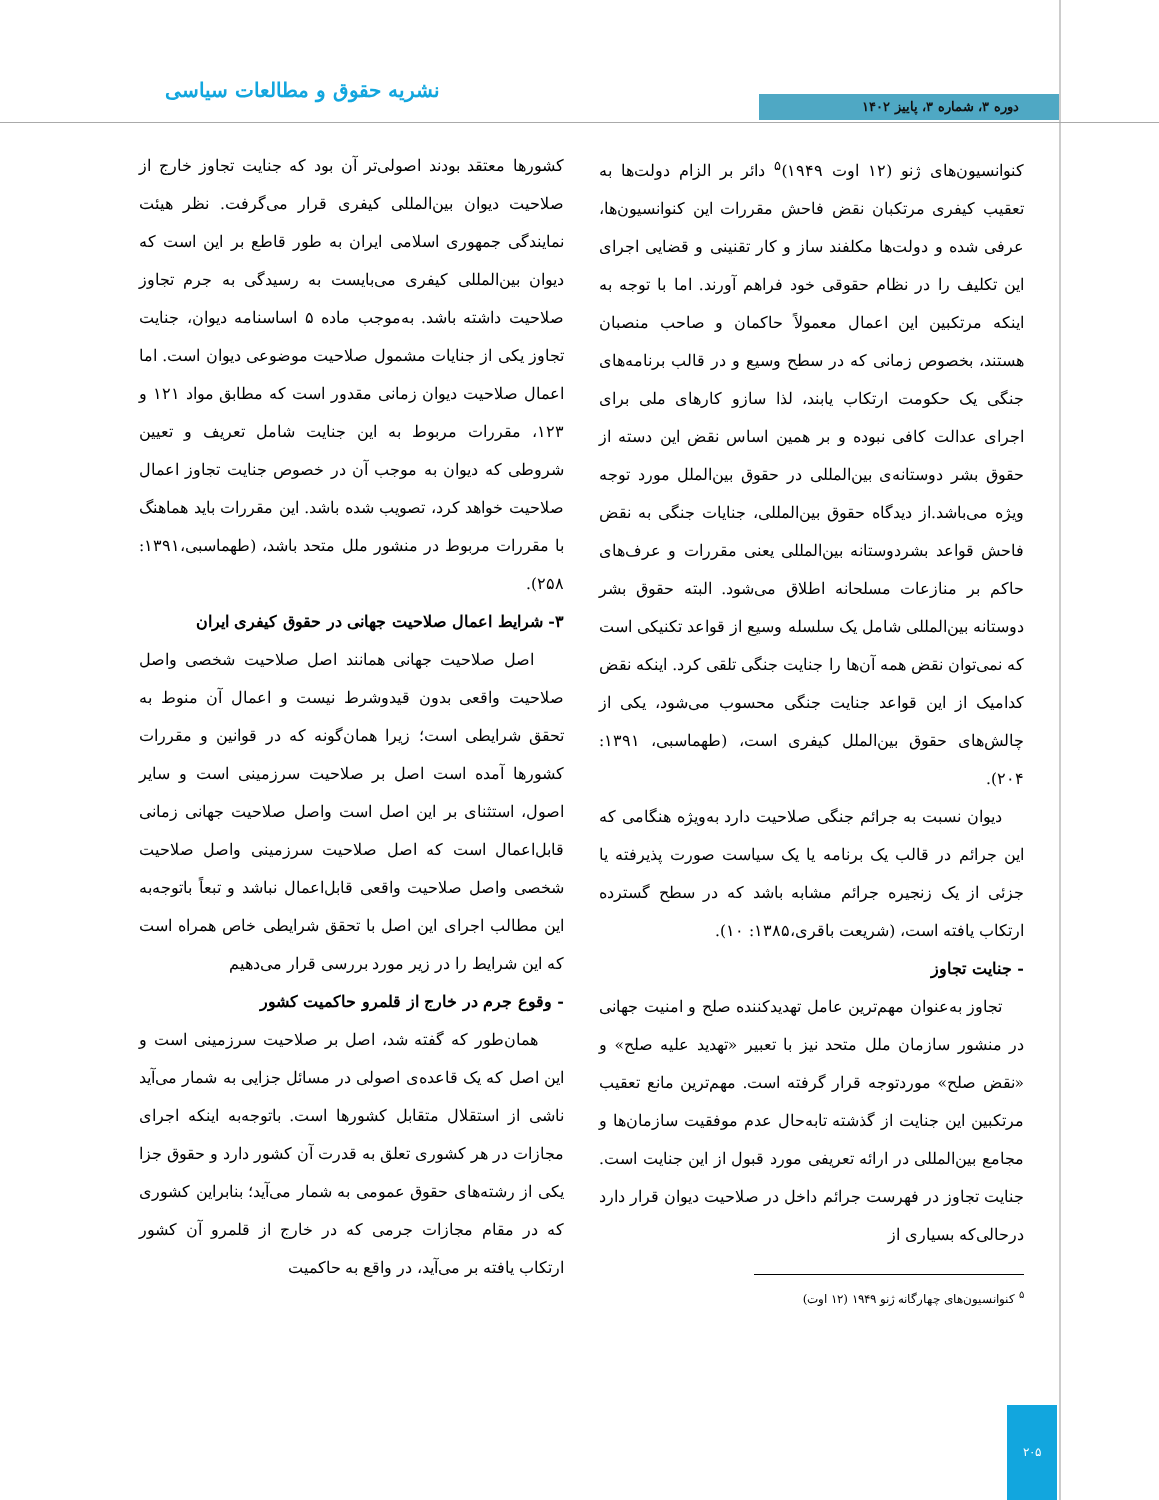نشریه حقوق و مطالعات سیاسی دوره ۳، شماره ۳، پاییز ۱۴۰۲
کنوانسیون‌های ژنو (۱۲ اوت ۱۹۴۹)<sup>۵</sup> دائر بر الزام دولت‌ها به تعقیب کیفری مرتکبان نقض فاحش مقررات این کنوانسیون‌ها، عرفی شده و دولت‌ها مکلفند ساز و کار تقنینی و قضایی اجرای این تکلیف را در نظام حقوقی خود فراهم آورند. اما با توجه به اینکه مرتکبین این اعمال معمولاً حاکمان و صاحب منصبان هستند، بخصوص زمانی که در سطح وسیع و در قالب برنامه‌های جنگی یک حکومت ارتکاب یابند، لذا سازو کارهای ملی برای اجرای عدالت کافی نبوده و بر همین اساس نقض این دسته از حقوق بشر دوستانه‌ی بین‌المللی در حقوق بین‌الملل مورد توجه ویژه می‌باشد.از دیدگاه حقوق بین‌المللی، جنایات جنگی به نقض فاحش قواعد بشردوستانه بین‌المللی یعنی مقررات و عرف‌های حاکم بر منازعات مسلحانه اطلاق می‌شود. البته حقوق بشر دوستانه بین‌المللی شامل یک سلسله وسیع از قواعد تکنیکی است که نمی‌توان نقض همه آن‌ها را جنایت جنگی تلقی کرد. اینکه نقض کدامیک از این قواعد جنایت جنگی محسوب می‌شود، یکی از چالش‌های حقوق بین‌الملل کیفری است، (طهماسبی، ۱۳۹۱: ۲۰۴).
دیوان نسبت به جرائم جنگی صلاحیت دارد به‌ویژه هنگامی که این جرائم در قالب یک برنامه یا یک سیاست صورت پذیرفته یا جزئی از یک زنجیره جرائم مشابه باشد که در سطح گسترده ارتکاب یافته است، (شریعت باقری،۱۳۸۵: ۱۰).
- جنایت تجاوز
تجاوز به‌عنوان مهم‌ترین عامل تهدیدکننده صلح و امنیت جهانی در منشور سازمان ملل متحد نیز با تعبیر «تهدید علیه صلح» و «نقض صلح» موردتوجه قرار گرفته است. مهم‌ترین مانع تعقیب مرتکبین این جنایت از گذشته تابه‌حال عدم موفقیت سازمان‌ها و مجامع بین‌المللی در ارائه تعریفی مورد قبول از این جنایت است. جنایت تجاوز در فهرست جرائم داخل در صلاحیت دیوان قرار دارد درحالی‌که بسیاری از
<sup>۵</sup> کنوانسیون‌های چهارگانه ژنو ۱۹۴۹ (۱۲ اوت)
کشورها معتقد بودند اصولی‌تر آن بود که جنایت تجاوز خارج از صلاحیت دیوان بین‌المللی کیفری قرار می‌گرفت. نظر هیئت نمایندگی جمهوری اسلامی ایران به طور قاطع بر این است که دیوان بین‌المللی کیفری می‌بایست به رسیدگی به جرم تجاوز صلاحیت داشته باشد. به‌موجب ماده ۵ اساسنامه دیوان، جنایت تجاوز یکی از جنایات مشمول صلاحیت موضوعی دیوان است. اما اعمال صلاحیت دیوان زمانی مقدور است که مطابق مواد ۱۲۱ و ۱۲۳، مقررات مربوط به این جنایت شامل تعریف و تعیین شروطی که دیوان به موجب آن در خصوص جنایت تجاوز اعمال صلاحیت خواهد کرد، تصویب شده باشد. این مقررات باید هماهنگ با مقررات مربوط در منشور ملل متحد باشد، (طهماسبی،۱۳۹۱: ۲۵۸).
۳- شرایط اعمال صلاحیت جهانی در حقوق کیفری ایران
اصل صلاحیت جهانی همانند اصل صلاحیت شخصی واصل صلاحیت واقعی بدون قیدوشرط نیست و اعمال آن منوط به تحقق شرایطی است؛ زیرا همان‌گونه که در قوانین و مقررات کشورها آمده است اصل بر صلاحیت سرزمینی است و سایر اصول، استثنای بر این اصل است واصل صلاحیت جهانی زمانی قابل‌اعمال است که اصل صلاحیت سرزمینی واصل صلاحیت شخصی واصل صلاحیت واقعی قابل‌اعمال نباشد و تبعاً باتوجه‌به این مطالب اجرای این اصل با تحقق شرایطی خاص همراه است که این شرایط را در زیر مورد بررسی قرار می‌دهیم
- وقوع جرم در خارج از قلمرو حاکمیت کشور
همان‌طور که گفته شد، اصل بر صلاحیت سرزمینی است و این اصل که یک قاعده‌ی اصولی در مسائل جزایی به شمار می‌آید ناشی از استقلال متقابل کشورها است. باتوجه‌به اینکه اجرای مجازات در هر کشوری تعلق به قدرت آن کشور دارد و حقوق جزا یکی از رشته‌های حقوق عمومی به شمار می‌آید؛ بنابراین کشوری که در مقام مجازات جرمی که در خارج از قلمرو آن کشور ارتکاب یافته بر می‌آید، در واقع به حاکمیت
۲۰۵